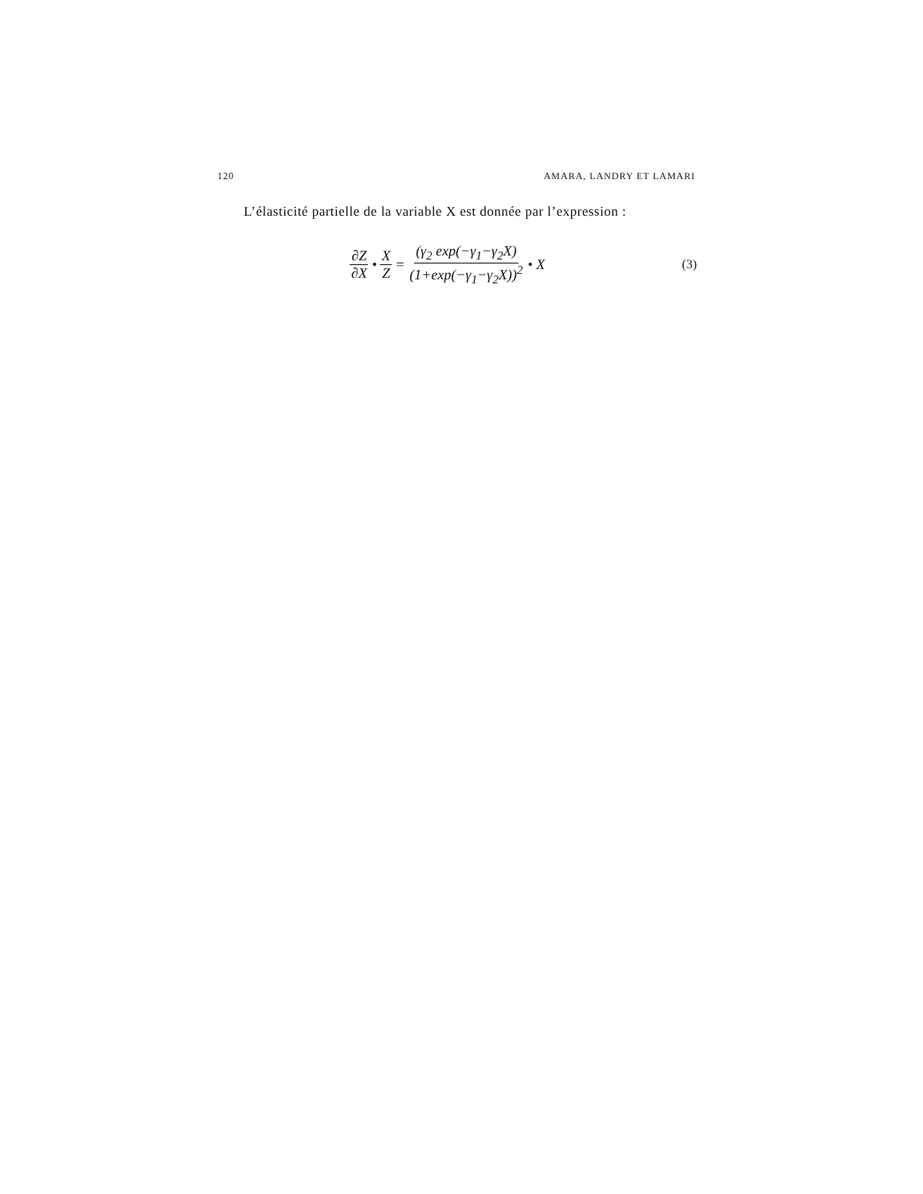120 AMARA, LANDRY ET LAMARI
L’élasticité partielle de la variable X est donnée par l’expression :
∂Z ∂X • X Z = (γ<sub>2</sub> exp(−γ<sub>1</sub>−γ<sub>2</sub>X) (1+exp(−γ<sub>1</sub>−γ<sub>2</sub>X))<sup>2</sup> • X (3)